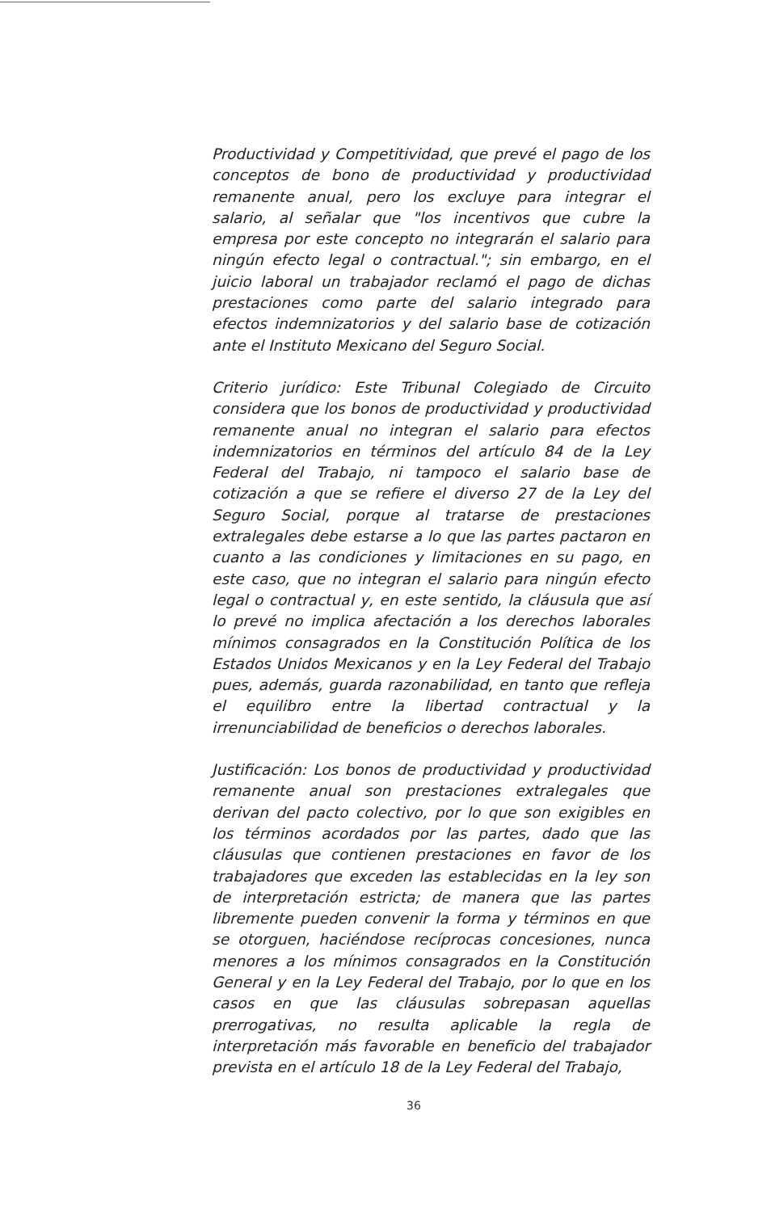Productividad y Competitividad, que prevé el pago de los conceptos de bono de productividad y productividad remanente anual, pero los excluye para integrar el salario, al señalar que "los incentivos que cubre la empresa por este concepto no integrarán el salario para ningún efecto legal o contractual."; sin embargo, en el juicio laboral un trabajador reclamó el pago de dichas prestaciones como parte del salario integrado para efectos indemnizatorios y del salario base de cotización ante el Instituto Mexicano del Seguro Social.
Criterio jurídico: Este Tribunal Colegiado de Circuito considera que los bonos de productividad y productividad remanente anual no integran el salario para efectos indemnizatorios en términos del artículo 84 de la Ley Federal del Trabajo, ni tampoco el salario base de cotización a que se refiere el diverso 27 de la Ley del Seguro Social, porque al tratarse de prestaciones extralegales debe estarse a lo que las partes pactaron en cuanto a las condiciones y limitaciones en su pago, en este caso, que no integran el salario para ningún efecto legal o contractual y, en este sentido, la cláusula que así lo prevé no implica afectación a los derechos laborales mínimos consagrados en la Constitución Política de los Estados Unidos Mexicanos y en la Ley Federal del Trabajo pues, además, guarda razonabilidad, en tanto que refleja el equilibro entre la libertad contractual y la irrenunciabilidad de beneficios o derechos laborales.
Justificación: Los bonos de productividad y productividad remanente anual son prestaciones extralegales que derivan del pacto colectivo, por lo que son exigibles en los términos acordados por las partes, dado que las cláusulas que contienen prestaciones en favor de los trabajadores que exceden las establecidas en la ley son de interpretación estricta; de manera que las partes libremente pueden convenir la forma y términos en que se otorguen, haciéndose recíprocas concesiones, nunca menores a los mínimos consagrados en la Constitución General y en la Ley Federal del Trabajo, por lo que en los casos en que las cláusulas sobrepasan aquellas prerrogativas, no resulta aplicable la regla de interpretación más favorable en beneficio del trabajador prevista en el artículo 18 de la Ley Federal del Trabajo,
36